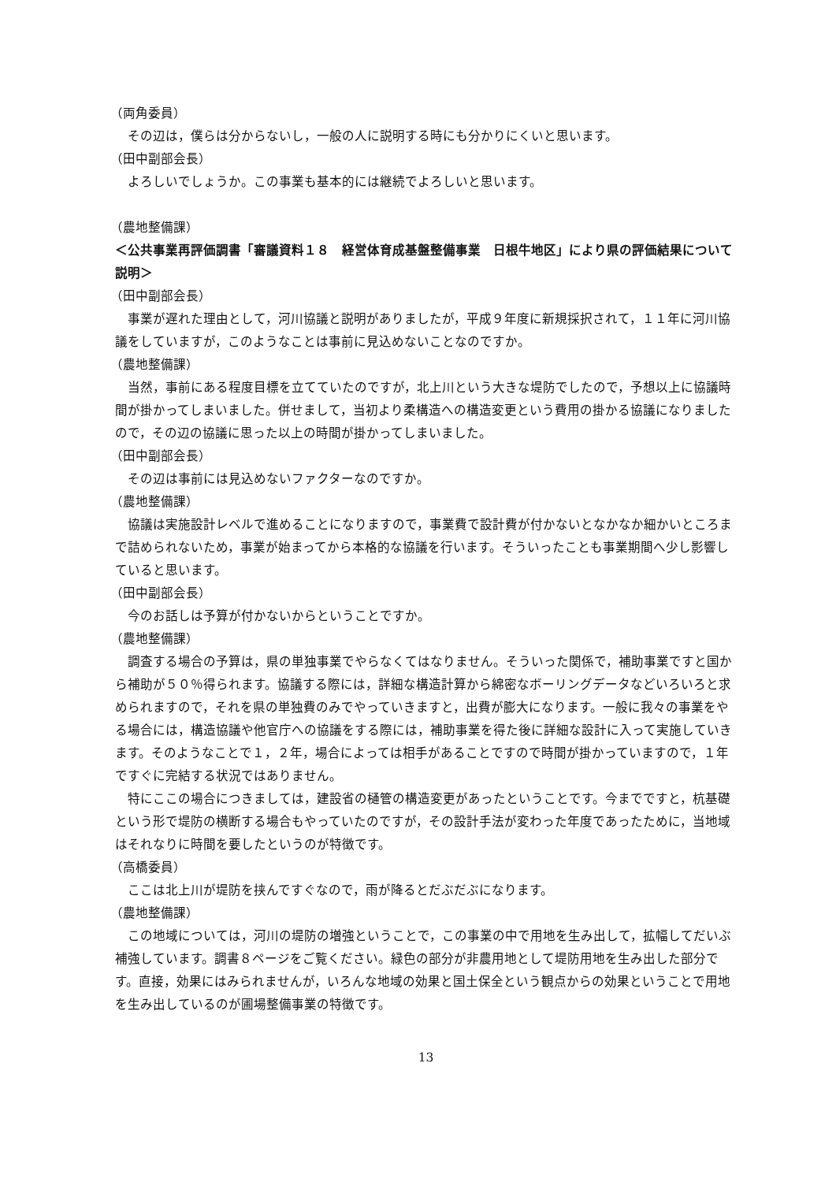（両角委員）
その辺は，僕らは分からないし，一般の人に説明する時にも分かりにくいと思います。
（田中副部会長）
よろしいでしょうか。この事業も基本的には継続でよろしいと思います。
（農地整備課）
＜公共事業再評価調書「審議資料１８　経営体育成基盤整備事業　日根牛地区」により県の評価結果について説明＞
（田中副部会長）
事業が遅れた理由として，河川協議と説明がありましたが，平成９年度に新規採択されて，１１年に河川協議をしていますが，このようなことは事前に見込めないことなのですか。
（農地整備課）
当然，事前にある程度目標を立てていたのですが，北上川という大きな堤防でしたので，予想以上に協議時間が掛かってしまいました。併せまして，当初より柔構造への構造変更という費用の掛かる協議になりましたので，その辺の協議に思った以上の時間が掛かってしまいました。
（田中副部会長）
その辺は事前には見込めないファクターなのですか。
（農地整備課）
協議は実施設計レベルで進めることになりますので，事業費で設計費が付かないとなかなか細かいところまで詰められないため，事業が始まってから本格的な協議を行います。そういったことも事業期間へ少し影響していると思います。
（田中副部会長）
今のお話しは予算が付かないからということですか。
（農地整備課）
調査する場合の予算は，県の単独事業でやらなくてはなりません。そういった関係で，補助事業ですと国から補助が５０％得られます。協議する際には，詳細な構造計算から綿密なボーリングデータなどいろいろと求められますので，それを県の単独費のみでやっていきますと，出費が膨大になります。一般に我々の事業をやる場合には，構造協議や他官庁への協議をする際には，補助事業を得た後に詳細な設計に入って実施していきます。そのようなことで１，２年，場合によっては相手があることですので時間が掛かっていますので，１年ですぐに完結する状況ではありません。
特にここの場合につきましては，建設省の樋管の構造変更があったということです。今までですと，杭基礎という形で堤防の横断する場合もやっていたのですが，その設計手法が変わった年度であったために，当地域はそれなりに時間を要したというのが特徴です。
（高橋委員）
ここは北上川が堤防を挟んですぐなので，雨が降るとだぶだぶになります。
（農地整備課）
この地域については，河川の堤防の増強ということで，この事業の中で用地を生み出して，拡幅してだいぶ補強しています。調書８ページをご覧ください。緑色の部分が非農用地として堤防用地を生み出した部分です。直接，効果にはみられませんが，いろんな地域の効果と国土保全という観点からの効果ということで用地を生み出しているのが圃場整備事業の特徴です。
13